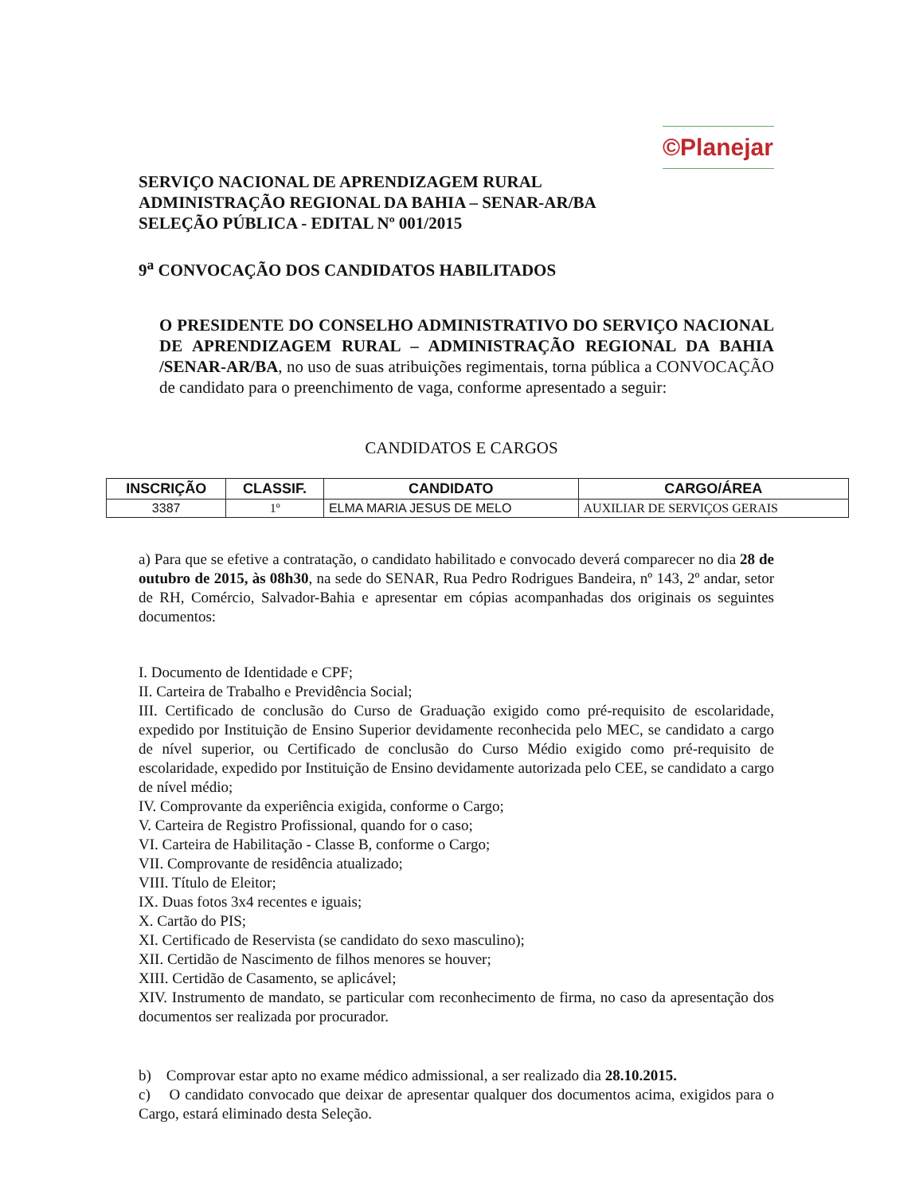©Planejar
SERVIÇO NACIONAL DE APRENDIZAGEM RURAL
ADMINISTRAÇÃO REGIONAL DA BAHIA – SENAR-AR/BA
SELEÇÃO PÚBLICA - EDITAL Nº 001/2015
9<sup>a</sup> CONVOCAÇÃO DOS CANDIDATOS HABILITADOS
O PRESIDENTE DO CONSELHO ADMINISTRATIVO DO SERVIÇO NACIONAL DE APRENDIZAGEM RURAL – ADMINISTRAÇÃO REGIONAL DA BAHIA /SENAR-AR/BA, no uso de suas atribuições regimentais, torna pública a CONVOCAÇÃO de candidato para o preenchimento de vaga, conforme apresentado a seguir:
CANDIDATOS E CARGOS
| INSCRIÇÃO | CLASSIF. | CANDIDATO | CARGO/ÁREA |
| --- | --- | --- | --- |
| 3387 | 1º | ELMA MARIA JESUS DE MELO | AUXILIAR DE SERVIÇOS GERAIS |
a) Para que se efetive a contratação, o candidato habilitado e convocado deverá comparecer no dia 28 de outubro de 2015, às 08h30, na sede do SENAR, Rua Pedro Rodrigues Bandeira, nº 143, 2º andar, setor de RH, Comércio, Salvador-Bahia e apresentar em cópias acompanhadas dos originais os seguintes documentos:
I. Documento de Identidade e CPF;
II. Carteira de Trabalho e Previdência Social;
III. Certificado de conclusão do Curso de Graduação exigido como pré-requisito de escolaridade, expedido por Instituição de Ensino Superior devidamente reconhecida pelo MEC, se candidato a cargo de nível superior, ou Certificado de conclusão do Curso Médio exigido como pré-requisito de escolaridade, expedido por Instituição de Ensino devidamente autorizada pelo CEE, se candidato a cargo de nível médio;
IV. Comprovante da experiência exigida, conforme o Cargo;
V. Carteira de Registro Profissional, quando for o caso;
VI. Carteira de Habilitação - Classe B, conforme o Cargo;
VII. Comprovante de residência atualizado;
VIII. Título de Eleitor;
IX. Duas fotos 3x4 recentes e iguais;
X. Cartão do PIS;
XI. Certificado de Reservista (se candidato do sexo masculino);
XII. Certidão de Nascimento de filhos menores se houver;
XIII. Certidão de Casamento, se aplicável;
XIV. Instrumento de mandato, se particular com reconhecimento de firma, no caso da apresentação dos documentos ser realizada por procurador.
b) Comprovar estar apto no exame médico admissional, a ser realizado dia 28.10.2015.
c) O candidato convocado que deixar de apresentar qualquer dos documentos acima, exigidos para o Cargo, estará eliminado desta Seleção.